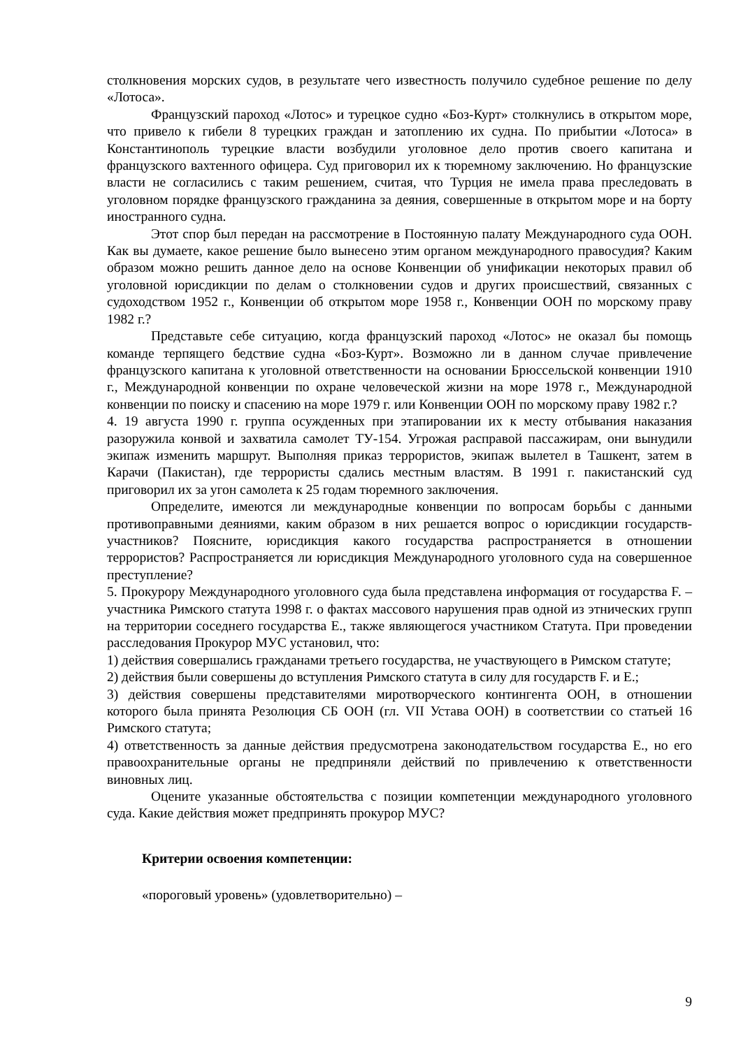столкновения морских судов, в результате чего известность получило судебное решение по делу «Лотоса».
Французский пароход «Лотос» и турецкое судно «Боз-Курт» столкнулись в открытом море, что привело к гибели 8 турецких граждан и затоплению их судна. По прибытии «Лотоса» в Константинополь турецкие власти возбудили уголовное дело против своего капитана и французского вахтенного офицера. Суд приговорил их к тюремному заключению. Но французские власти не согласились с таким решением, считая, что Турция не имела права преследовать в уголовном порядке французского гражданина за деяния, совершенные в открытом море и на борту иностранного судна.
Этот спор был передан на рассмотрение в Постоянную палату Международного суда ООН. Как вы думаете, какое решение было вынесено этим органом международного правосудия? Каким образом можно решить данное дело на основе Конвенции об унификации некоторых правил об уголовной юрисдикции по делам о столкновении судов и других происшествий, связанных с судоходством 1952 г., Конвенции об открытом море 1958 г., Конвенции ООН по морскому праву 1982 г.?
Представьте себе ситуацию, когда французский пароход «Лотос» не оказал бы помощь команде терпящего бедствие судна «Боз-Курт». Возможно ли в данном случае привлечение французского капитана к уголовной ответственности на основании Брюссельской конвенции 1910 г., Международной конвенции по охране человеческой жизни на море 1978 г., Международной конвенции по поиску и спасению на море 1979 г. или Конвенции ООН по морскому праву 1982 г.?
4. 19 августа 1990 г. группа осужденных при этапировании их к месту отбывания наказания разоружила конвой и захватила самолет ТУ-154. Угрожая расправой пассажирам, они вынудили экипаж изменить маршрут. Выполняя приказ террористов, экипаж вылетел в Ташкент, затем в Карачи (Пакистан), где террористы сдались местным властям. В 1991 г. пакистанский суд приговорил их за угон самолета к 25 годам тюремного заключения.
Определите, имеются ли международные конвенции по вопросам борьбы с данными противоправными деяниями, каким образом в них решается вопрос о юрисдикции государств-участников? Поясните, юрисдикция какого государства распространяется в отношении террористов? Распространяется ли юрисдикция Международного уголовного суда на совершенное преступление?
5. Прокурору Международного уголовного суда была представлена информация от государства F. – участника Римского статута 1998 г. о фактах массового нарушения прав одной из этнических групп на территории соседнего государства Е., также являющегося участником Статута. При проведении расследования Прокурор МУС установил, что:
1) действия совершались гражданами третьего государства, не участвующего в Римском статуте;
2) действия были совершены до вступления Римского статута в силу для государств F. и Е.;
3) действия совершены представителями миротворческого контингента ООН, в отношении которого была принята Резолюция СБ ООН (гл. VII Устава ООН) в соответствии со статьей 16 Римского статута;
4) ответственность за данные действия предусмотрена законодательством государства Е., но его правоохранительные органы не предприняли действий по привлечению к ответственности виновных лиц.
Оцените указанные обстоятельства с позиции компетенции международного уголовного суда. Какие действия может предпринять прокурор МУС?
Критерии освоения компетенции:
«пороговый уровень» (удовлетворительно) –
9